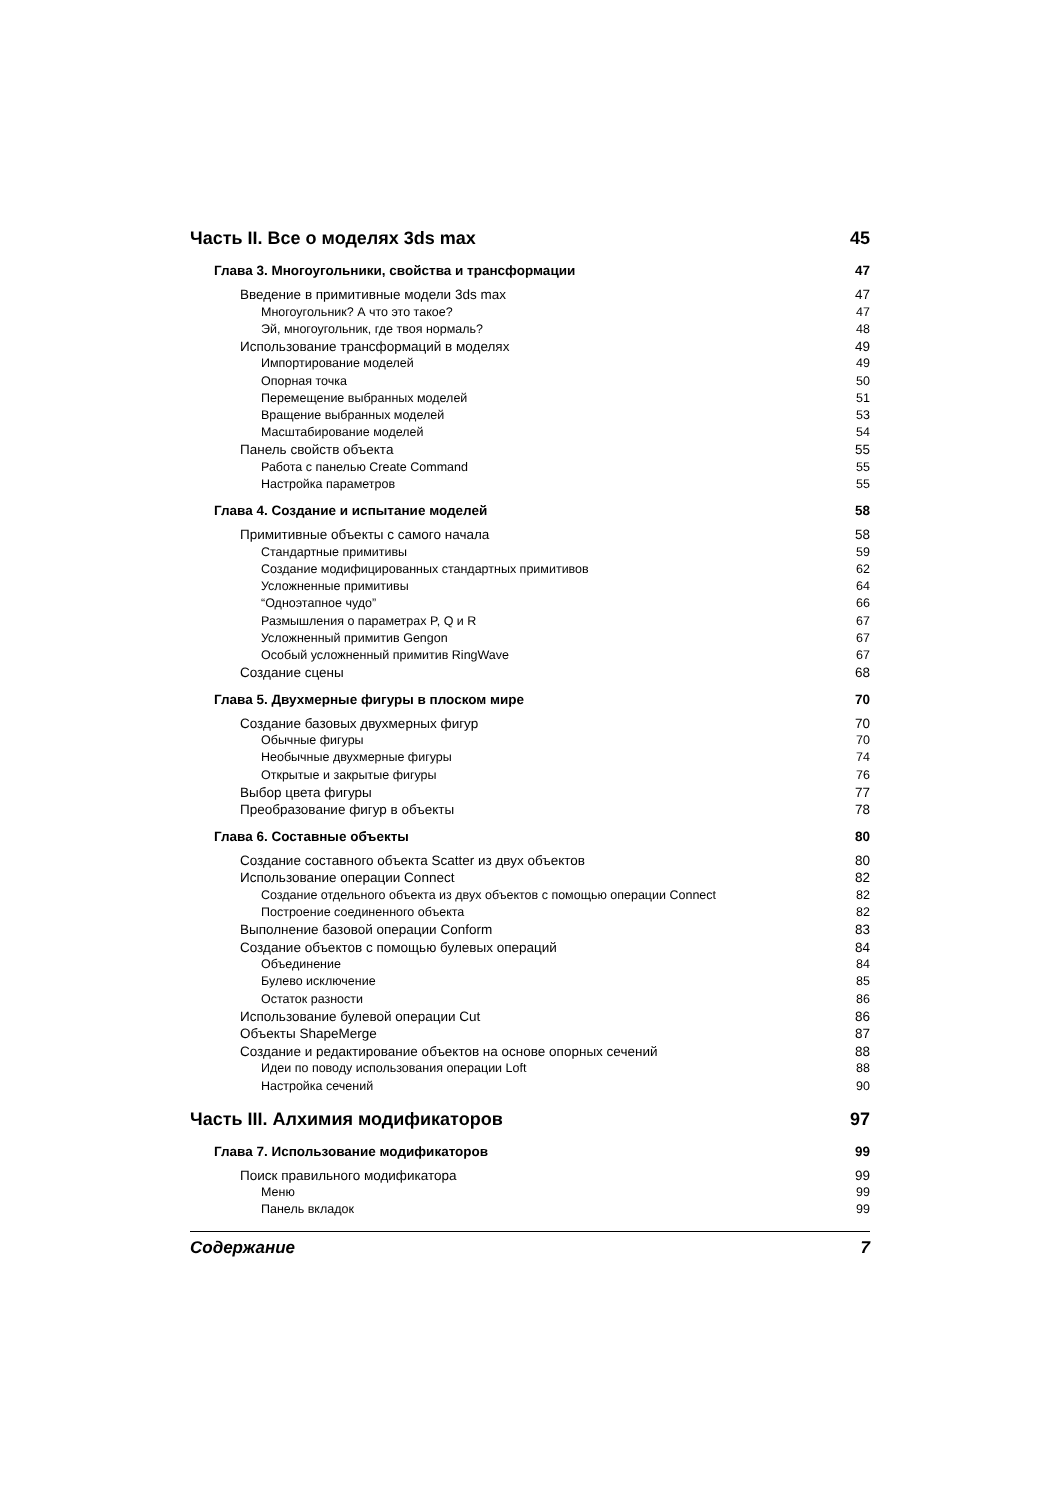Часть II. Все о моделях 3ds max 45
Глава 3. Многоугольники, свойства и трансформации 47
Введение в примитивные модели 3ds max 47
Многоугольник? А что это такое? 47
Эй, многоугольник, где твоя нормаль? 48
Использование трансформаций в моделях 49
Импортирование моделей 49
Опорная точка 50
Перемещение выбранных моделей 51
Вращение выбранных моделей 53
Масштабирование моделей 54
Панель свойств объекта 55
Работа с панелью Create Command 55
Настройка параметров 55
Глава 4. Создание и испытание моделей 58
Примитивные объекты с самого начала 58
Стандартные примитивы 59
Создание модифицированных стандартных примитивов 62
Усложненные примитивы 64
“Одноэтапное чудо” 66
Размышления о параметрах P, Q и R 67
Усложненный примитив Gengon 67
Особый усложненный примитив RingWave 67
Создание сцены 68
Глава 5. Двухмерные фигуры в плоском мире 70
Создание базовых двухмерных фигур 70
Обычные фигуры 70
Необычные двухмерные фигуры 74
Открытые и закрытые фигуры 76
Выбор цвета фигуры 77
Преобразование фигур в объекты 78
Глава 6. Составные объекты 80
Создание составного объекта Scatter из двух объектов 80
Использование операции Connect 82
Создание отдельного объекта из двух объектов с помощью операции Connect 82
Построение соединенного объекта 82
Выполнение базовой операции Conform 83
Создание объектов с помощью булевых операций 84
Объединение 84
Булево исключение 85
Остаток разности 86
Использование булевой операции Cut 86
Объекты ShapeMerge 87
Создание и редактирование объектов на основе опорных сечений 88
Идеи по поводу использования операции Loft 88
Настройка сечений 90
Часть III. Алхимия модификаторов 97
Глава 7. Использование модификаторов 99
Поиск правильного модификатора 99
Меню 99
Панель вкладок 99
Содержание 7